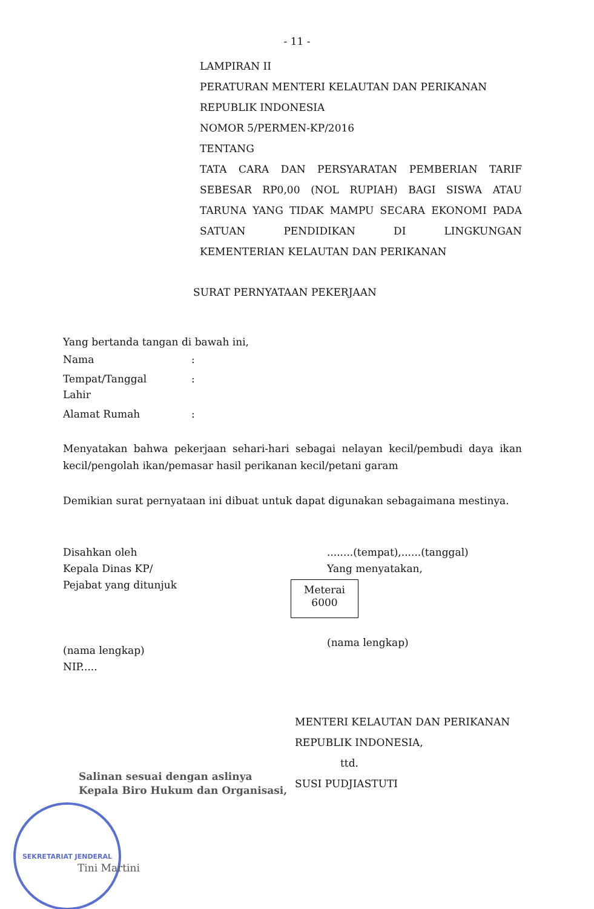- 11 -
LAMPIRAN II
PERATURAN MENTERI KELAUTAN DAN PERIKANAN
REPUBLIK INDONESIA
NOMOR 5/PERMEN-KP/2016
TENTANG
TATA CARA DAN PERSYARATAN PEMBERIAN TARIF SEBESAR RP0,00 (NOL RUPIAH) BAGI SISWA ATAU TARUNA YANG TIDAK MAMPU SECARA EKONOMI PADA SATUAN PENDIDIKAN DI LINGKUNGAN
KEMENTERIAN KELAUTAN DAN PERIKANAN
SURAT PERNYATAAN PEKERJAAN
Yang bertanda tangan di bawah ini,
Nama:
Tempat/Tanggal
Lahir:
Alamat Rumah:
Menyatakan bahwa pekerjaan sehari-hari sebagai nelayan kecil/pembudi daya ikan kecil/pengolah ikan/pemasar hasil perikanan kecil/petani garam
Demikian surat pernyataan ini dibuat untuk dapat digunakan sebagaimana mestinya.
Disahkan oleh
Kepala Dinas KP/
Pejabat yang ditunjuk
(nama lengkap)
NIP.....
........(tempat),......(tanggal)
Yang menyatakan,
Meterai
6000
(nama lengkap)
MENTERI KELAUTAN DAN PERIKANAN
REPUBLIK INDONESIA,
ttd.
SUSI PUDJIASTUTI
Salinan sesuai dengan aslinya
Kepala Biro Hukum dan Organisasi,
SEKRETARIAT JENDERAL
Tini Martini